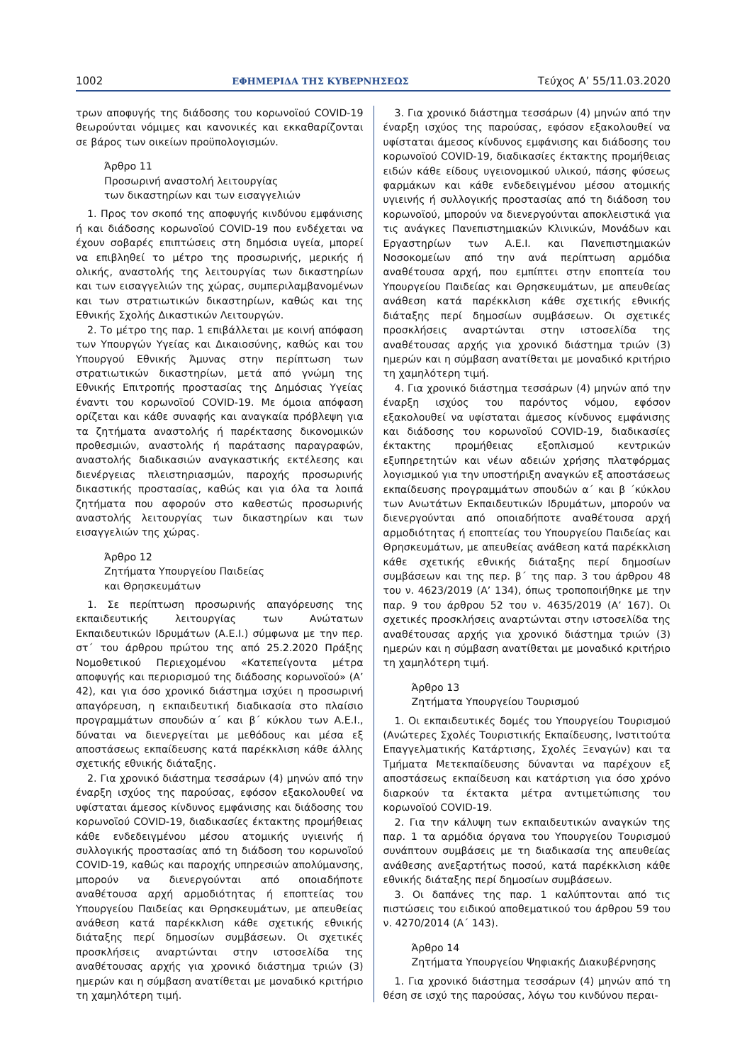1002 ΕΦΗΜΕΡΙΔΑ ΤΗΣ ΚΥΒΕΡΝΗΣΕΩΣ Τεύχος A’ 55/11.03.2020
τρων αποφυγής της διάδοσης του κορωνοϊού COVID-19 θεωρούνται νόμιμες και κανονικές και εκκαθαρίζονται σε βάρος των οικείων προϋπολογισμών.
Άρθρο 11
Προσωρινή αναστολή λειτουργίας
των δικαστηρίων και των εισαγγελιών
1. Προς τον σκοπό της αποφυγής κινδύνου εμφάνισης ή και διάδοσης κορωνοϊού COVID-19 που ενδέχεται να έχουν σοβαρές επιπτώσεις στη δημόσια υγεία, μπορεί να επιβληθεί το μέτρο της προσωρινής, μερικής ή ολικής, αναστολής της λειτουργίας των δικαστηρίων και των εισαγγελιών της χώρας, συμπεριλαμβανομένων και των στρατιωτικών δικαστηρίων, καθώς και της Εθνικής Σχολής Δικαστικών Λειτουργών.
2. Το μέτρο της παρ. 1 επιβάλλεται με κοινή απόφαση των Υπουργών Υγείας και Δικαιοσύνης, καθώς και του Υπουργού Εθνικής Άμυνας στην περίπτωση των στρατιωτικών δικαστηρίων, μετά από γνώμη της Εθνικής Επιτροπής προστασίας της Δημόσιας Υγείας έναντι του κορωνοϊού COVID-19. Με όμοια απόφαση ορίζεται και κάθε συναφής και αναγκαία πρόβλεψη για τα ζητήματα αναστολής ή παρέκτασης δικονομικών προθεσμιών, αναστολής ή παράτασης παραγραφών, αναστολής διαδικασιών αναγκαστικής εκτέλεσης και διενέργειας πλειστηριασμών, παροχής προσωρινής δικαστικής προστασίας, καθώς και για όλα τα λοιπά ζητήματα που αφορούν στο καθεστώς προσωρινής αναστολής λειτουργίας των δικαστηρίων και των εισαγγελιών της χώρας.
Άρθρο 12
Ζητήματα Υπουργείου Παιδείας
και Θρησκευμάτων
1. Σε περίπτωση προσωρινής απαγόρευσης της εκπαιδευτικής λειτουργίας των Ανώτατων Εκπαιδευτικών Ιδρυμάτων (Α.Ε.Ι.) σύμφωνα με την περ. στ΄ του άρθρου πρώτου της από 25.2.2020 Πράξης Νομοθετικού Περιεχομένου «Κατεπείγοντα μέτρα αποφυγής και περιορισμού της διάδοσης κορωνοϊού» (Α’ 42), και για όσο χρονικό διάστημα ισχύει η προσωρινή απαγόρευση, η εκπαιδευτική διαδικασία στο πλαίσιο προγραμμάτων σπουδών α΄ και β΄ κύκλου των Α.Ε.Ι., δύναται να διενεργείται με μεθόδους και μέσα εξ αποστάσεως εκπαίδευσης κατά παρέκκλιση κάθε άλλης σχετικής εθνικής διάταξης.
2. Για χρονικό διάστημα τεσσάρων (4) μηνών από την έναρξη ισχύος της παρούσας, εφόσον εξακολουθεί να υφίσταται άμεσος κίνδυνος εμφάνισης και διάδοσης του κορωνοϊού COVID-19, διαδικασίες έκτακτης προμήθειας κάθε ενδεδειγμένου μέσου ατομικής υγιεινής ή συλλογικής προστασίας από τη διάδοση του κορωνοϊού COVID-19, καθώς και παροχής υπηρεσιών απολύμανσης, μπορούν να διενεργούνται από οποιαδήποτε αναθέτουσα αρχή αρμοδιότητας ή εποπτείας του Υπουργείου Παιδείας και Θρησκευμάτων, με απευθείας ανάθεση κατά παρέκκλιση κάθε σχετικής εθνικής διάταξης περί δημοσίων συμβάσεων. Οι σχετικές προσκλήσεις αναρτώνται στην ιστοσελίδα της αναθέτουσας αρχής για χρονικό διάστημα τριών (3) ημερών και η σύμβαση ανατίθεται με μοναδικό κριτήριο τη χαμηλότερη τιμή.
3. Για χρονικό διάστημα τεσσάρων (4) μηνών από την έναρξη ισχύος της παρούσας, εφόσον εξακολουθεί να υφίσταται άμεσος κίνδυνος εμφάνισης και διάδοσης του κορωνοϊού COVID-19, διαδικασίες έκτακτης προμήθειας ειδών κάθε είδους υγειονομικού υλικού, πάσης φύσεως φαρμάκων και κάθε ενδεδειγμένου μέσου ατομικής υγιεινής ή συλλογικής προστασίας από τη διάδοση του κορωνοϊού, μπορούν να διενεργούνται αποκλειστικά για τις ανάγκες Πανεπιστημιακών Κλινικών, Μονάδων και Εργαστηρίων των Α.Ε.Ι. και Πανεπιστημιακών Νοσοκομείων από την ανά περίπτωση αρμόδια αναθέτουσα αρχή, που εμπίπτει στην εποπτεία του Υπουργείου Παιδείας και Θρησκευμάτων, με απευθείας ανάθεση κατά παρέκκλιση κάθε σχετικής εθνικής διάταξης περί δημοσίων συμβάσεων. Οι σχετικές προσκλήσεις αναρτώνται στην ιστοσελίδα της αναθέτουσας αρχής για χρονικό διάστημα τριών (3) ημερών και η σύμβαση ανατίθεται με μοναδικό κριτήριο τη χαμηλότερη τιμή.
4. Για χρονικό διάστημα τεσσάρων (4) μηνών από την έναρξη ισχύος του παρόντος νόμου, εφόσον εξακολουθεί να υφίσταται άμεσος κίνδυνος εμφάνισης και διάδοσης του κορωνοϊού COVID-19, διαδικασίες έκτακτης προμήθειας εξοπλισμού κεντρικών εξυπηρετητών και νέων αδειών χρήσης πλατφόρμας λογισμικού για την υποστήριξη αναγκών εξ αποστάσεως εκπαίδευσης προγραμμάτων σπουδών α΄ και β ΄κύκλου των Ανωτάτων Εκπαιδευτικών Ιδρυμάτων, μπορούν να διενεργούνται από οποιαδήποτε αναθέτουσα αρχή αρμοδιότητας ή εποπτείας του Υπουργείου Παιδείας και Θρησκευμάτων, με απευθείας ανάθεση κατά παρέκκλιση κάθε σχετικής εθνικής διάταξης περί δημοσίων συμβάσεων και της περ. β΄ της παρ. 3 του άρθρου 48 του ν. 4623/2019 (Α’ 134), όπως τροποποιήθηκε με την παρ. 9 του άρθρου 52 του ν. 4635/2019 (Α’ 167). Οι σχετικές προσκλήσεις αναρτώνται στην ιστοσελίδα της αναθέτουσας αρχής για χρονικό διάστημα τριών (3) ημερών και η σύμβαση ανατίθεται με μοναδικό κριτήριο τη χαμηλότερη τιμή.
Άρθρο 13
Ζητήματα Υπουργείου Τουρισμού
1. Οι εκπαιδευτικές δομές του Υπουργείου Τουρισμού (Ανώτερες Σχολές Τουριστικής Εκπαίδευσης, Ινστιτούτα Επαγγελματικής Κατάρτισης, Σχολές Ξεναγών) και τα Τμήματα Μετεκπαίδευσης δύνανται να παρέχουν εξ αποστάσεως εκπαίδευση και κατάρτιση για όσο χρόνο διαρκούν τα έκτακτα μέτρα αντιμετώπισης του κορωνοϊού COVID-19.
2. Για την κάλυψη των εκπαιδευτικών αναγκών της παρ. 1 τα αρμόδια όργανα του Υπουργείου Τουρισμού συνάπτουν συμβάσεις με τη διαδικασία της απευθείας ανάθεσης ανεξαρτήτως ποσού, κατά παρέκκλιση κάθε εθνικής διάταξης περί δημοσίων συμβάσεων.
3. Οι δαπάνες της παρ. 1 καλύπτονται από τις πιστώσεις του ειδικού αποθεματικού του άρθρου 59 του ν. 4270/2014 (Α΄ 143).
Άρθρο 14
Ζητήματα Υπουργείου Ψηφιακής Διακυβέρνησης
1. Για χρονικό διάστημα τεσσάρων (4) μηνών από τη θέση σε ισχύ της παρούσας, λόγω του κινδύνου περαι-